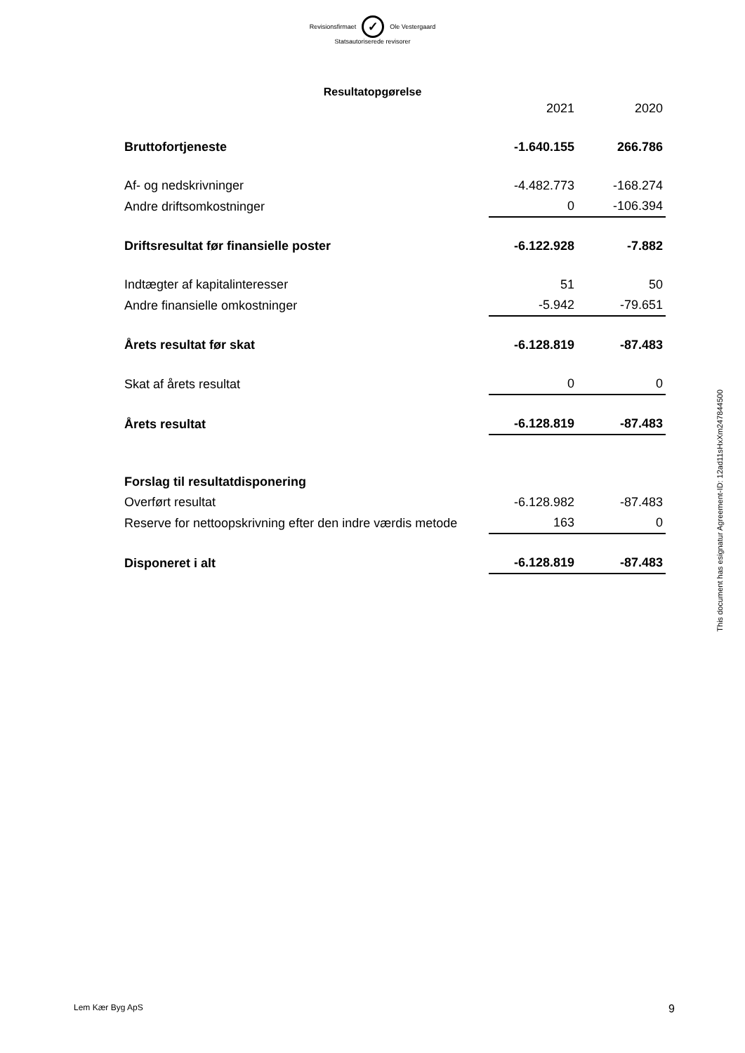Revisionsfirmaet
✓
Ole Vestergaard
Statsautoriserede revisorer
Resultatopgørelse
| | 2021 | 2020 |
| Bruttofortjeneste | -1.640.155 | 266.786 |
| Af- og nedskrivninger | -4.482.773 | -168.274 |
| Andre driftsomkostninger | 0 | -106.394 |
| Driftsresultat før finansielle poster | -6.122.928 | -7.882 |
| Indtægter af kapitalinteresser | 51 | 50 |
| Andre finansielle omkostninger | -5.942 | -79.651 |
| Årets resultat før skat | -6.128.819 | -87.483 |
| Skat af årets resultat | 0 | 0 |
| Årets resultat | -6.128.819 | -87.483 |
| Forslag til resultatdisponering | | |
| Overført resultat | -6.128.982 | -87.483 |
| Reserve for nettoopskrivning efter den indre værdis metode | 163 | 0 |
| Disponeret i alt | -6.128.819 | -87.483 |
This document has esignatur Agreement-ID: 12ad11sHxXm247844500
Lem Kær Byg ApS 9